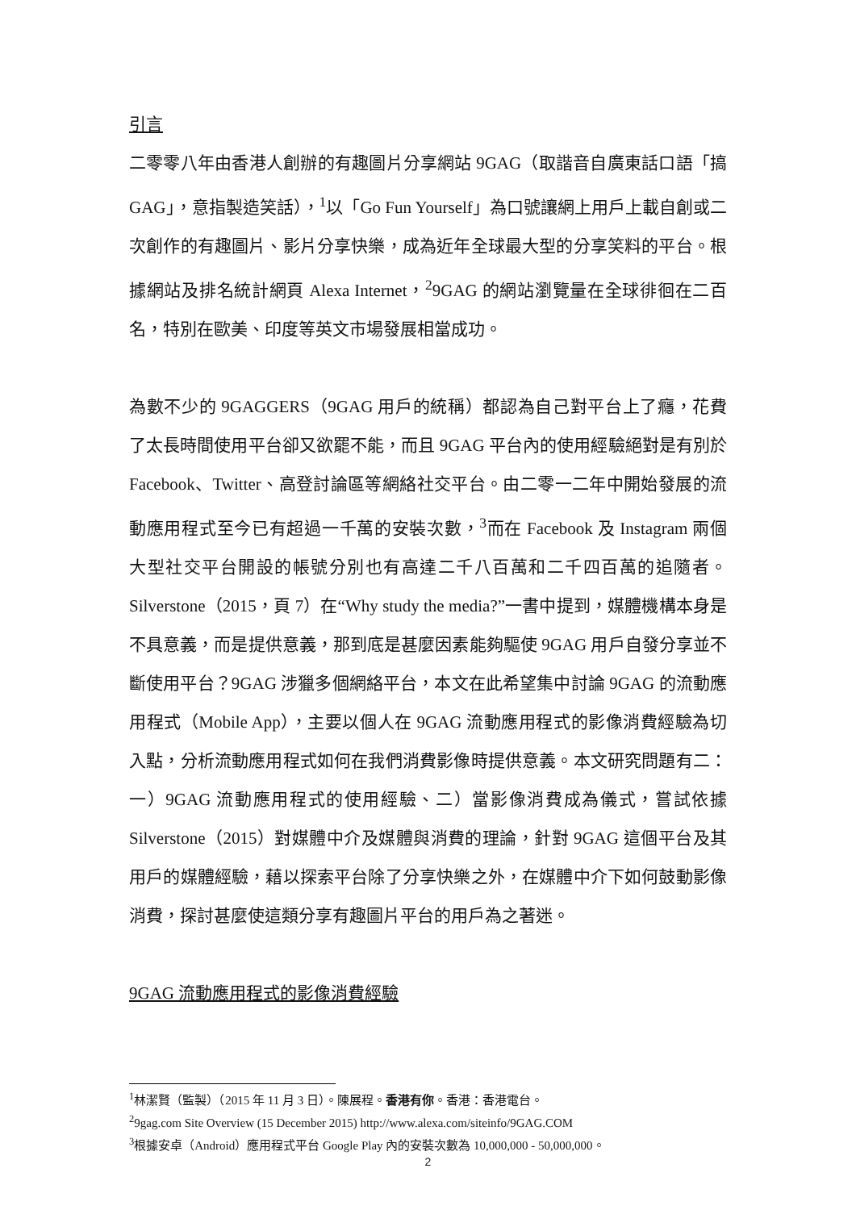引言
二零零八年由香港人創辦的有趣圖片分享網站 9GAG（取諧音自廣東話口語「搞GAG」，意指製造笑話），<sup>1</sup>以「Go Fun Yourself」為口號讓網上用戶上載自創或二次創作的有趣圖片、影片分享快樂，成為近年全球最大型的分享笑料的平台。根據網站及排名統計網頁 Alexa Internet，<sup>2</sup>9GAG 的網站瀏覽量在全球徘徊在二百名，特別在歐美、印度等英文市場發展相當成功。
為數不少的 9GAGGERS（9GAG 用戶的統稱）都認為自己對平台上了癮，花費了太長時間使用平台卻又欲罷不能，而且 9GAG 平台內的使用經驗絕對是有別於 Facebook、Twitter、高登討論區等網絡社交平台。由二零一二年中開始發展的流動應用程式至今已有超過一千萬的安裝次數，<sup>3</sup>而在 Facebook 及 Instagram 兩個大型社交平台開設的帳號分別也有高達二千八百萬和二千四百萬的追隨者。Silverstone（2015，頁 7）在“Why study the media?”一書中提到，媒體機構本身是不具意義，而是提供意義，那到底是甚麼因素能夠驅使 9GAG 用戶自發分享並不斷使用平台？9GAG 涉獵多個網絡平台，本文在此希望集中討論 9GAG 的流動應用程式（Mobile App），主要以個人在 9GAG 流動應用程式的影像消費經驗為切入點，分析流動應用程式如何在我們消費影像時提供意義。本文研究問題有二：一）9GAG 流動應用程式的使用經驗、二）當影像消費成為儀式，嘗試依據 Silverstone（2015）對媒體中介及媒體與消費的理論，針對 9GAG 這個平台及其用戶的媒體經驗，藉以探索平台除了分享快樂之外，在媒體中介下如何鼓動影像消費，探討甚麼使這類分享有趣圖片平台的用戶為之著迷。
9GAG 流動應用程式的影像消費經驗
<sup>1</sup> 林潔賢（監製）（2015 年 11 月 3 日）。陳展程。香港有你。香港：香港電台。
<sup>2</sup> 9gag.com Site Overview (15 December 2015) http://www.alexa.com/siteinfo/9GAG.COM
<sup>3</sup> 根據安卓（Android）應用程式平台 Google Play 內的安裝次數為 10,000,000 - 50,000,000。
2